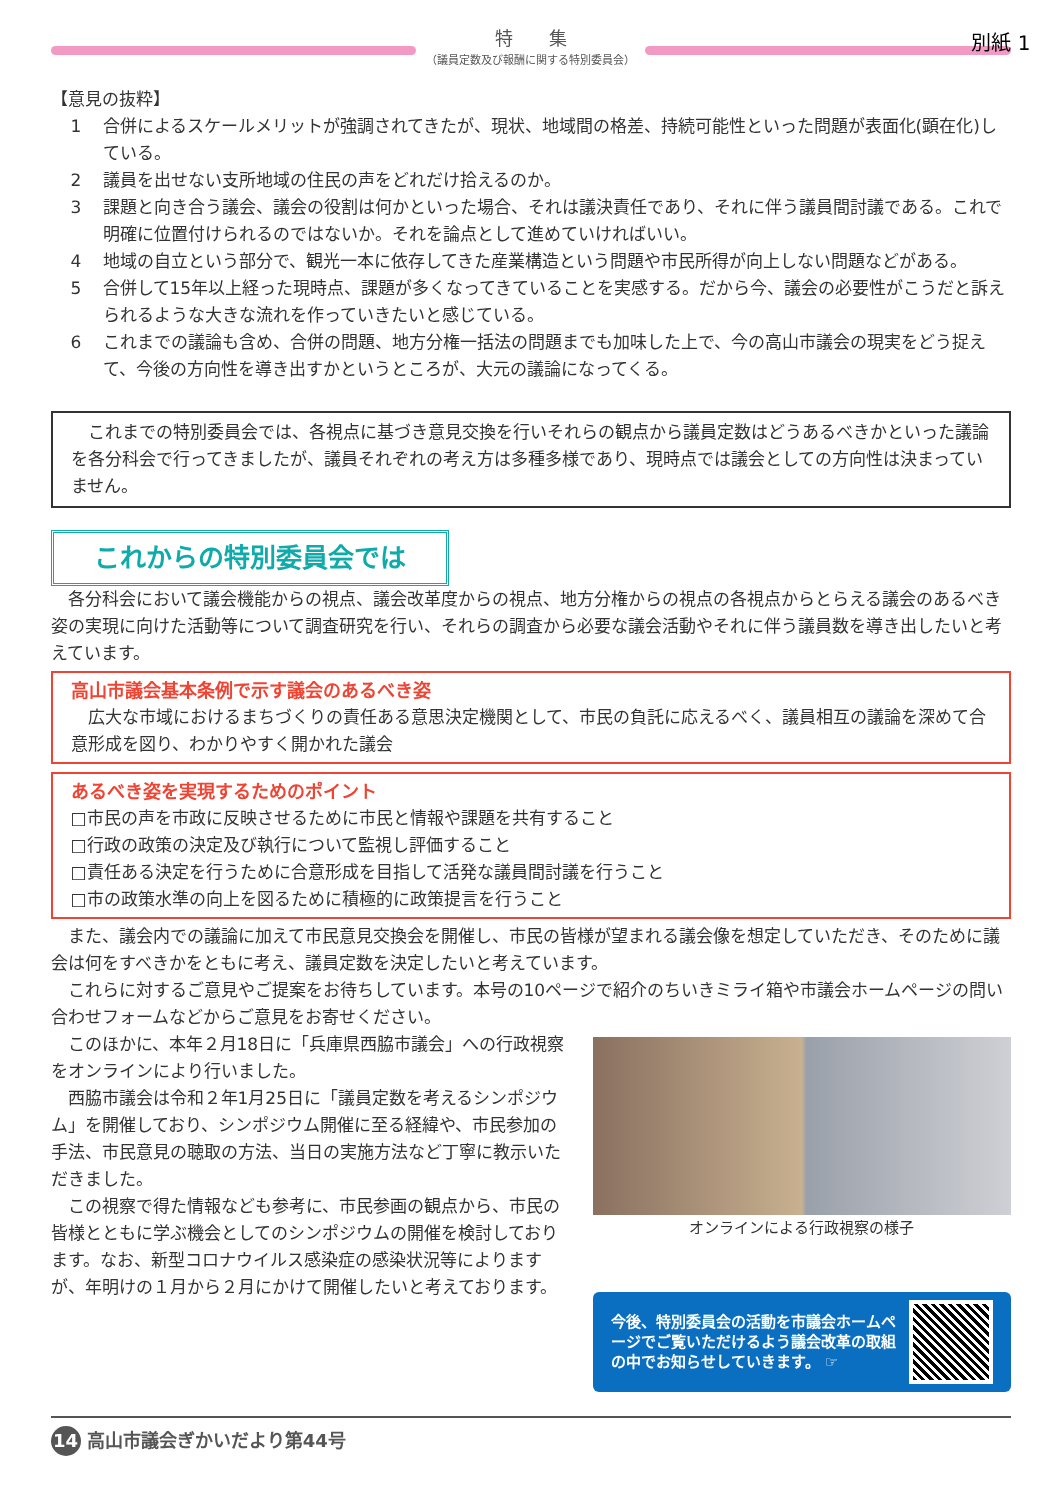別紙 1
特　　集
（議員定数及び報酬に関する特別委員会）
【意見の抜粋】
1 合併によるスケールメリットが強調されてきたが、現状、地域間の格差、持続可能性といった問題が表面化(顕在化)している。
2 議員を出せない支所地域の住民の声をどれだけ拾えるのか。
3 課題と向き合う議会、議会の役割は何かといった場合、それは議決責任であり、それに伴う議員間討議である。これで明確に位置付けられるのではないか。それを論点として進めていければいい。
4 地域の自立という部分で、観光一本に依存してきた産業構造という問題や市民所得が向上しない問題などがある。
5 合併して15年以上経った現時点、課題が多くなってきていることを実感する。だから今、議会の必要性がこうだと訴えられるような大きな流れを作っていきたいと感じている。
6 これまでの議論も含め、合併の問題、地方分権一括法の問題までも加味した上で、今の高山市議会の現実をどう捉えて、今後の方向性を導き出すかというところが、大元の議論になってくる。
これまでの特別委員会では、各視点に基づき意見交換を行いそれらの観点から議員定数はどうあるべきかといった議論を各分科会で行ってきましたが、議員それぞれの考え方は多種多様であり、現時点では議会としての方向性は決まっていません。
これからの特別委員会では
各分科会において議会機能からの視点、議会改革度からの視点、地方分権からの視点の各視点からとらえる議会のあるべき姿の実現に向けた活動等について調査研究を行い、それらの調査から必要な議会活動やそれに伴う議員数を導き出したいと考えています。
高山市議会基本条例で示す議会のあるべき姿
広大な市域におけるまちづくりの責任ある意思決定機関として、市民の負託に応えるべく、議員相互の議論を深めて合意形成を図り、わかりやすく開かれた議会
あるべき姿を実現するためのポイント
□市民の声を市政に反映させるために市民と情報や課題を共有すること
□行政の政策の決定及び執行について監視し評価すること
□責任ある決定を行うために合意形成を目指して活発な議員間討議を行うこと
□市の政策水準の向上を図るために積極的に政策提言を行うこと
また、議会内での議論に加えて市民意見交換会を開催し、市民の皆様が望まれる議会像を想定していただき、そのために議会は何をすべきかをともに考え、議員定数を決定したいと考えています。
これらに対するご意見やご提案をお待ちしています。本号の10ページで紹介のちいきミライ箱や市議会ホームページの問い合わせフォームなどからご意見をお寄せください。
このほかに、本年２月18日に「兵庫県西脇市議会」への行政視察をオンラインにより行いました。
西脇市議会は令和２年1月25日に「議員定数を考えるシンポジウム」を開催しており、シンポジウム開催に至る経緯や、市民参加の手法、市民意見の聴取の方法、当日の実施方法など丁寧に教示いただきました。
この視察で得た情報なども参考に、市民参画の観点から、市民の皆様とともに学ぶ機会としてのシンポジウムの開催を検討しております。なお、新型コロナウイルス感染症の感染状況等によりますが、年明けの１月から２月にかけて開催したいと考えております。
オンラインによる行政視察の様子
今後、特別委員会の活動を市議会ホームページでご覧いただけるよう議会改革の取組の中でお知らせしていきます。 ☞
14 高山市議会ぎかいだより第44号